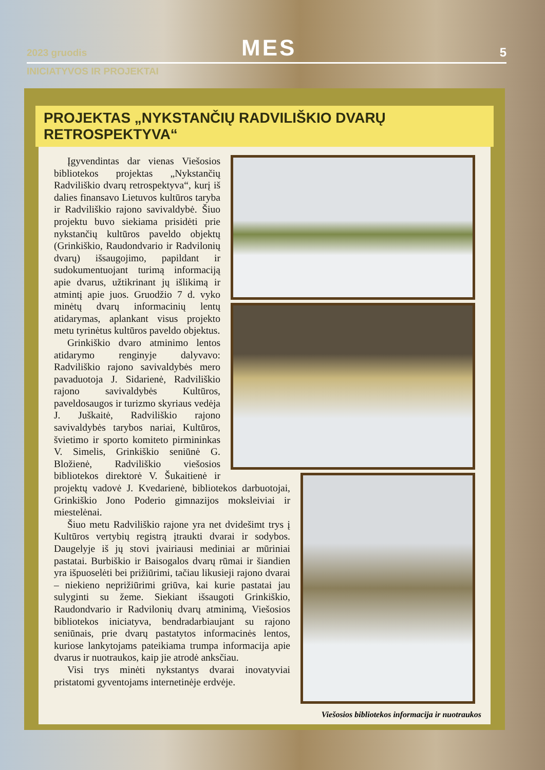2023 gruodis MES 5
INICIATYVOS IR PROJEKTAI
PROJEKTAS „NYKSTANČIŲ RADVILIŠKIO DVARŲ RETROSPEKTYVA“
Įgyvendintas dar vienas Viešosios bibliotekos projektas „Nykstančių Radviliškio dvarų retrospektyva“, kurį iš dalies finansavo Lietuvos kultūros taryba ir Radviliškio rajono savivaldybė. Šiuo projektu buvo siekiama prisidėti prie nykstančių kultūros paveldo objektų (Grinkiškio, Raudondvario ir Radvilonių dvarų) išsaugojimo, papildant ir sudokumentuojant turimą informaciją apie dvarus, užtikrinant jų išlikimą ir atmintį apie juos. Gruodžio 7 d. vyko minėtų dvarų informacinių lentų atidarymas, aplankant visus projekto metu tyrinėtus kultūros paveldo objektus.
Grinkiškio dvaro atminimo lentos atidarymo renginyje dalyvavo: Radviliškio rajono savivaldybės mero pavaduotoja J. Sidarienė, Radviliškio rajono savivaldybės Kultūros, paveldosaugos ir turizmo skyriaus vedėja J. Juškaitė, Radviliškio rajono savivaldybės tarybos nariai, Kultūros, švietimo ir sporto komiteto pirmininkas V. Simelis, Grinkiškio seniūnė G. Bložienė, Radviliškio viešosios bibliotekos direktorė V. Šukaitienė ir projektų vadovė J. Kvedarienė, bibliotekos darbuotojai, Grinkiškio Jono Poderio gimnazijos moksleiviai ir miestelėnai.
Šiuo metu Radviliškio rajone yra net dvidešimt trys į Kultūros vertybių registrą įtraukti dvarai ir sodybos. Daugelyje iš jų stovi įvairiausi mediniai ar mūriniai pastatai. Burbiškio ir Baisogalos dvarų rūmai ir šiandien yra išpuoselėti bei prižiūrimi, tačiau likusieji rajono dvarai – niekieno neprižiūrimi griūva, kai kurie pastatai jau sulyginti su žeme. Siekiant išsaugoti Grinkiškio, Raudondvario ir Radvilonių dvarų atminimą, Viešosios bibliotekos iniciatyva, bendradarbiaujant su rajono seniūnais, prie dvarų pastatytos informacinės lentos, kuriose lankytojams pateikiama trumpa informacija apie dvarus ir nuotraukos, kaip jie atrodė anksčiau.
Visi trys minėti nykstantys dvarai inovatyviai pristatomi gyventojams internetinėje erdvėje.
Viešosios bibliotekos informacija ir nuotraukos